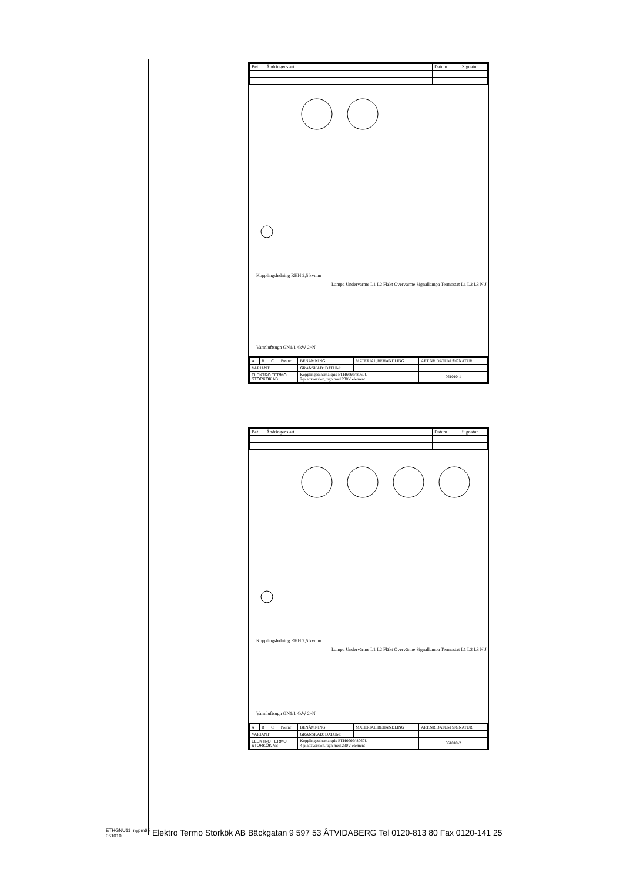| Bet. | Ändringens art | Datum | Signatur |
Kopplingsledning RHH 2,5 kvmm
Lampa Undervärme L1 L2 Fläkt Övervärme Signallampa Termostat L1 L2 L3 N J
Varmluftsugn GN1/1 4kW 2~N
| A | B | C | Pos nr | BENÄMNING | MATERIAL,BEHANDLING | ART.NR DATUM SIGNATUR |
| VARIANT | | | | GRANSKAD: DATUM: | | |
| ELEKTRO TERMO STORKÖK AB | | | | Kopplingsschema spis ETH6060/ 8060U 2-plattsversion, ugn med 230V element | | 061010-1 |
| Bet. | Ändringens art | Datum | Signatur |
Kopplingsledning RHH 2,5 kvmm
Lampa Undervärme L1 L2 Fläkt Övervärme Signallampa Termostat L1 L2 L3 N J
Varmluftsugn GN1/1 4kW 2~N
| A | B | C | Pos nr | BENÄMNING | MATERIAL,BEHANDLING | ART.NR DATUM SIGNATUR |
| VARIANT | | | | GRANSKAD: DATUM: | | |
| ELEKTRO TERMO STORKÖK AB | | | | Kopplingsschema spis ETH6060/ 8060U 4-plattsversion, ugn med 230V element | | 061010-2 |
ETHGNU11_nypm65
061010 Elektro Termo Storkök AB Bäckgatan 9 597 53 ÅTVIDABERG Tel 0120-813 80 Fax 0120-141 25